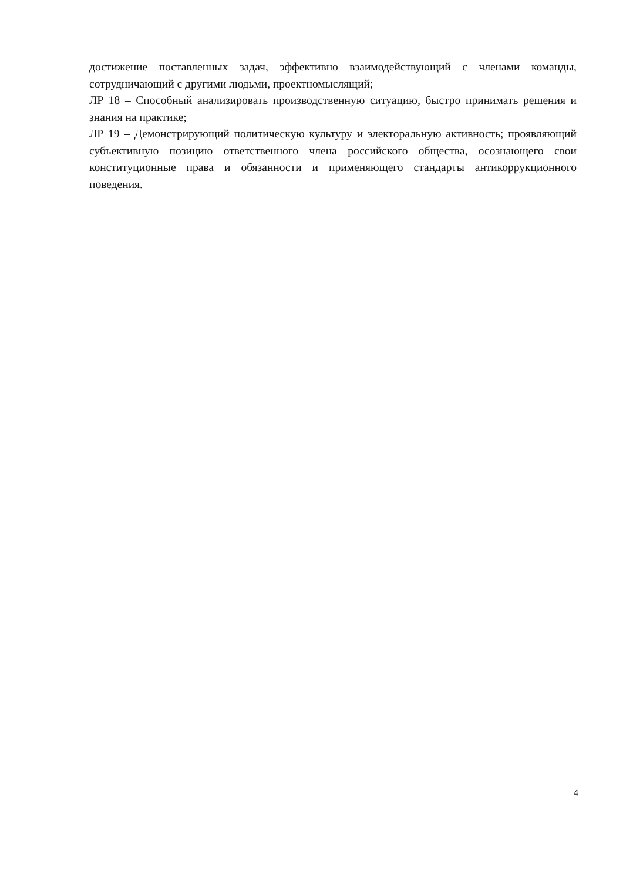достижение поставленных задач, эффективно взаимодействующий с членами команды, сотрудничающий с другими людьми, проектномыслящий;
ЛР 18 – Способный анализировать производственную ситуацию, быстро принимать решения и знания на практике;
ЛР 19 – Демонстрирующий политическую культуру и электоральную активность; проявляющий субъективную позицию ответственного члена российского общества, осознающего свои конституционные права и обязанности и применяющего стандарты антикоррукционного поведения.
4